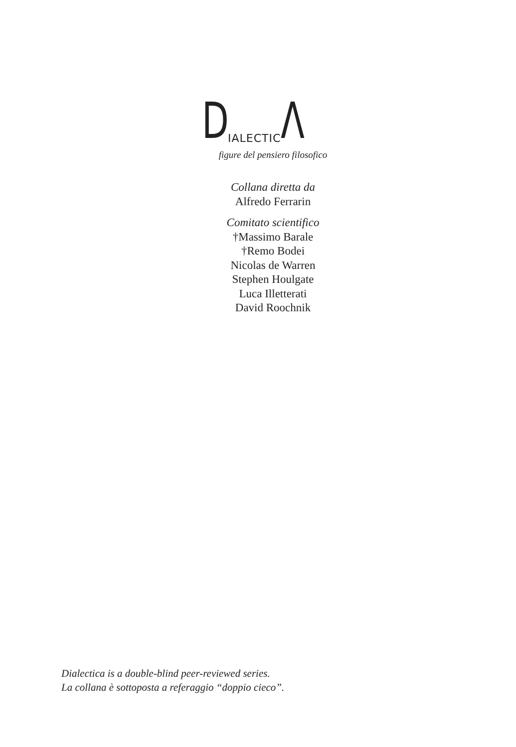DIALECTIC Λ
figure del pensiero filosofico
Collana diretta da
Alfredo Ferrarin
Comitato scientifico
†Massimo Barale
†Remo Bodei
Nicolas de Warren
Stephen Houlgate
Luca Illetterati
David Roochnik
Dialectica is a double-blind peer-reviewed series.
La collana è sottoposta a referaggio “doppio cieco”.